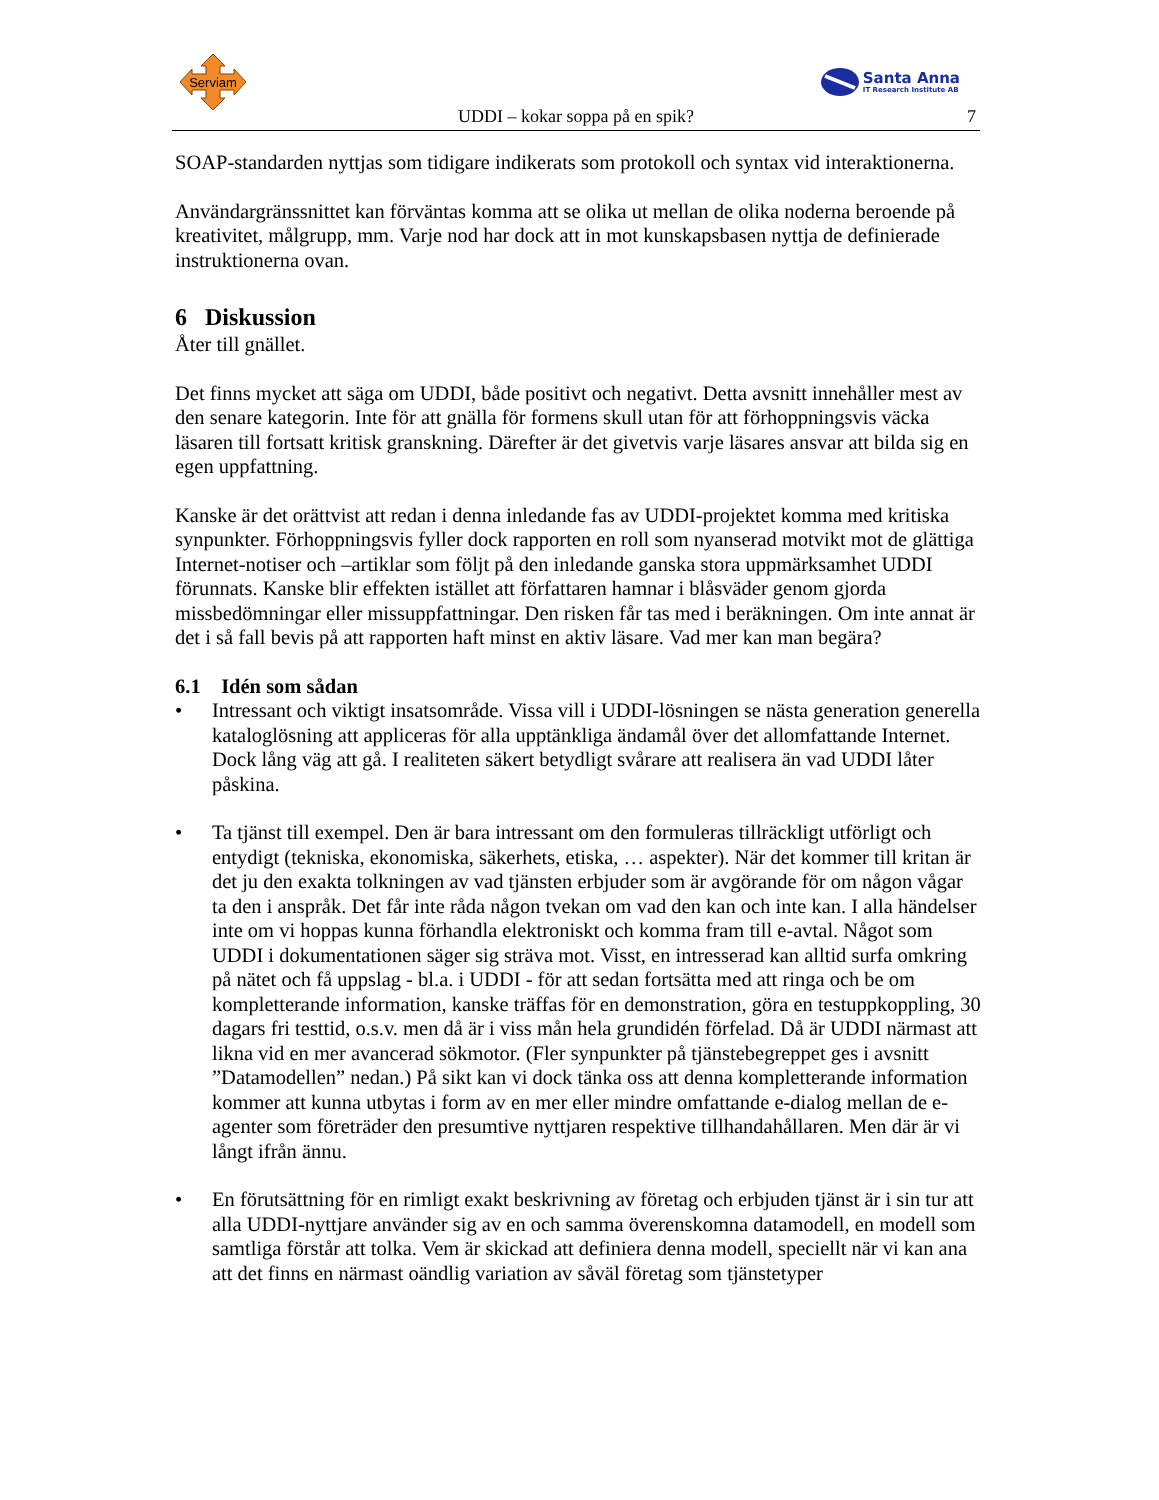Serviam
Santa Anna
IT Research Institute AB
UDDI – kokar soppa på en spik? 7
SOAP-standarden nyttjas som tidigare indikerats som protokoll och syntax vid interaktionerna.
Användargränssnittet kan förväntas komma att se olika ut mellan de olika noderna beroende på kreativitet, målgrupp, mm. Varje nod har dock att in mot kunskapsbasen nyttja de definierade instruktionerna ovan.
6 Diskussion
Åter till gnället.
Det finns mycket att säga om UDDI, både positivt och negativt. Detta avsnitt innehåller mest av den senare kategorin. Inte för att gnälla för formens skull utan för att förhoppningsvis väcka läsaren till fortsatt kritisk granskning. Därefter är det givetvis varje läsares ansvar att bilda sig en egen uppfattning.
Kanske är det orättvist att redan i denna inledande fas av UDDI-projektet komma med kritiska synpunkter. Förhoppningsvis fyller dock rapporten en roll som nyanserad motvikt mot de glättiga Internet-notiser och –artiklar som följt på den inledande ganska stora uppmärksamhet UDDI förunnats. Kanske blir effekten istället att författaren hamnar i blåsväder genom gjorda missbedömningar eller missuppfattningar. Den risken får tas med i beräkningen. Om inte annat är det i så fall bevis på att rapporten haft minst en aktiv läsare. Vad mer kan man begära?
6.1 Idén som sådan
• Intressant och viktigt insatsområde. Vissa vill i UDDI-lösningen se nästa generation generella kataloglösning att appliceras för alla upptänkliga ändamål över det allomfattande Internet. Dock lång väg att gå. I realiteten säkert betydligt svårare att realisera än vad UDDI låter påskina.
• Ta tjänst till exempel. Den är bara intressant om den formuleras tillräckligt utförligt och entydigt (tekniska, ekonomiska, säkerhets, etiska, … aspekter). När det kommer till kritan är det ju den exakta tolkningen av vad tjänsten erbjuder som är avgörande för om någon vågar ta den i anspråk. Det får inte råda någon tvekan om vad den kan och inte kan. I alla händelser inte om vi hoppas kunna förhandla elektroniskt och komma fram till e-avtal. Något som UDDI i dokumentationen säger sig sträva mot. Visst, en intresserad kan alltid surfa omkring på nätet och få uppslag - bl.a. i UDDI - för att sedan fortsätta med att ringa och be om kompletterande information, kanske träffas för en demonstration, göra en testuppkoppling, 30 dagars fri testtid, o.s.v. men då är i viss mån hela grundidén förfelad. Då är UDDI närmast att likna vid en mer avancerad sökmotor. (Fler synpunkter på tjänstebegreppet ges i avsnitt ”Datamodellen” nedan.) På sikt kan vi dock tänka oss att denna kompletterande information kommer att kunna utbytas i form av en mer eller mindre omfattande e-dialog mellan de e-agenter som företräder den presumtive nyttjaren respektive tillhandahållaren. Men där är vi långt ifrån ännu.
• En förutsättning för en rimligt exakt beskrivning av företag och erbjuden tjänst är i sin tur att alla UDDI-nyttjare använder sig av en och samma överenskomna datamodell, en modell som samtliga förstår att tolka. Vem är skickad att definiera denna modell, speciellt när vi kan ana att det finns en närmast oändlig variation av såväl företag som tjänstetyper